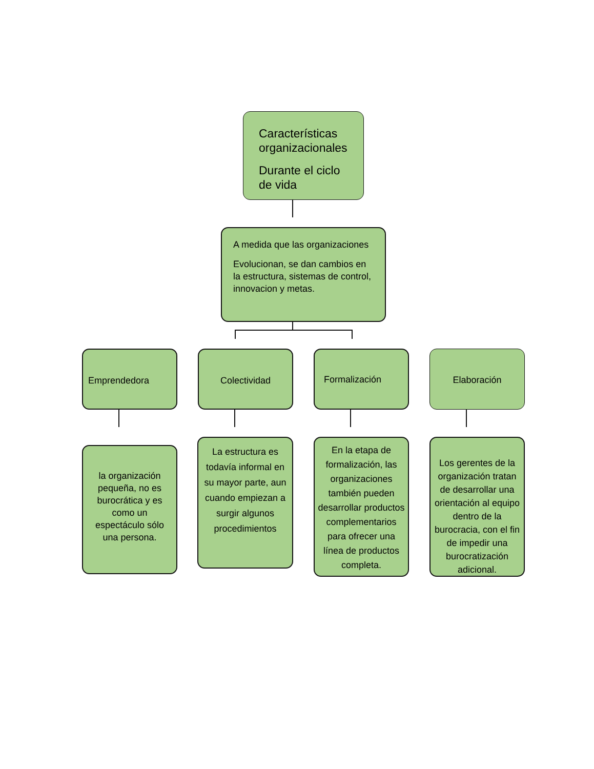Características organizacionales
Durante el ciclo de vida
A medida que las organizaciones
Evolucionan, se dan cambios en la estructura, sistemas de control, innovacion y metas.
Emprendedora Colectividad Formalización Elaboración
la organización pequeña, no es burocrática y es como un espectáculo sólo una persona.
La estructura es todavía informal en su mayor parte, aun cuando empiezan a surgir algunos procedimientos
En la etapa de formalización, las organizaciones también pueden desarrollar productos complementarios para ofrecer una línea de productos completa.
Los gerentes de la organización tratan de desarrollar una orientación al equipo dentro de la burocracia, con el fin de impedir una burocratización adicional.